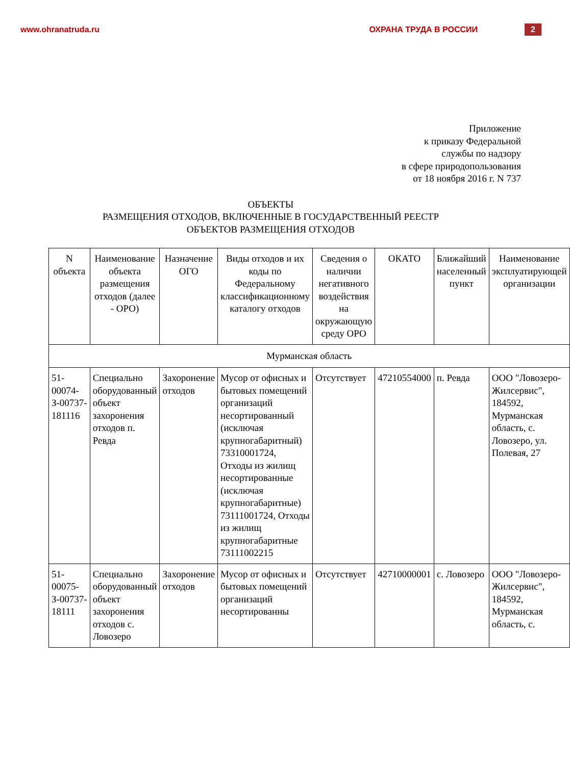www.ohranatruda.ru ОХРАНА ТРУДА В РОССИИ 2
Приложение
к приказу Федеральной
службы по надзору
в сфере природопользования
от 18 ноября 2016 г. N 737
ОБЪЕКТЫ
РАЗМЕЩЕНИЯ ОТХОДОВ, ВКЛЮЧЕННЫЕ В ГОСУДАРСТВЕННЫЙ РЕЕСТР
ОБЪЕКТОВ РАЗМЕЩЕНИЯ ОТХОДОВ
| N объекта | Наименование объекта размещения отходов (далее - ОРО) | Назначение ОГО | Виды отходов и их коды по Федеральному классификационному каталогу отходов | Сведения о наличии негативного воздействия на окружающую среду ОРО | ОКАТО | Ближайший населенный пункт | Наименование эксплуатирующей организации |
| --- | --- | --- | --- | --- | --- | --- | --- |
| Мурманская область | | | | | | | |
| 51-00074-З-00737-181116 | Специально оборудованный объект захоронения отходов п. Ревда | Захоронение отходов | Мусор от офисных и бытовых помещений организаций несортированный (исключая крупногабаритный) 73310001724, Отходы из жилищ несортированные (исключая крупногабаритные) 73111001724, Отходы из жилищ крупногабаритные 73111002215 | Отсутствует | 47210554000 | п. Ревда | ООО "Ловозеро-Жилсервис", 184592, Мурманская область, с. Ловозеро, ул. Полевая, 27 |
| 51-00075-З-00737-18111 | Специально оборудованный объект захоронения отходов с. Ловозеро | Захоронение отходов | Мусор от офисных и бытовых помещений организаций несортированны | Отсутствует | 42710000001 | с. Ловозеро | ООО "Ловозеро-Жилсервис", 184592, Мурманская область, с. |